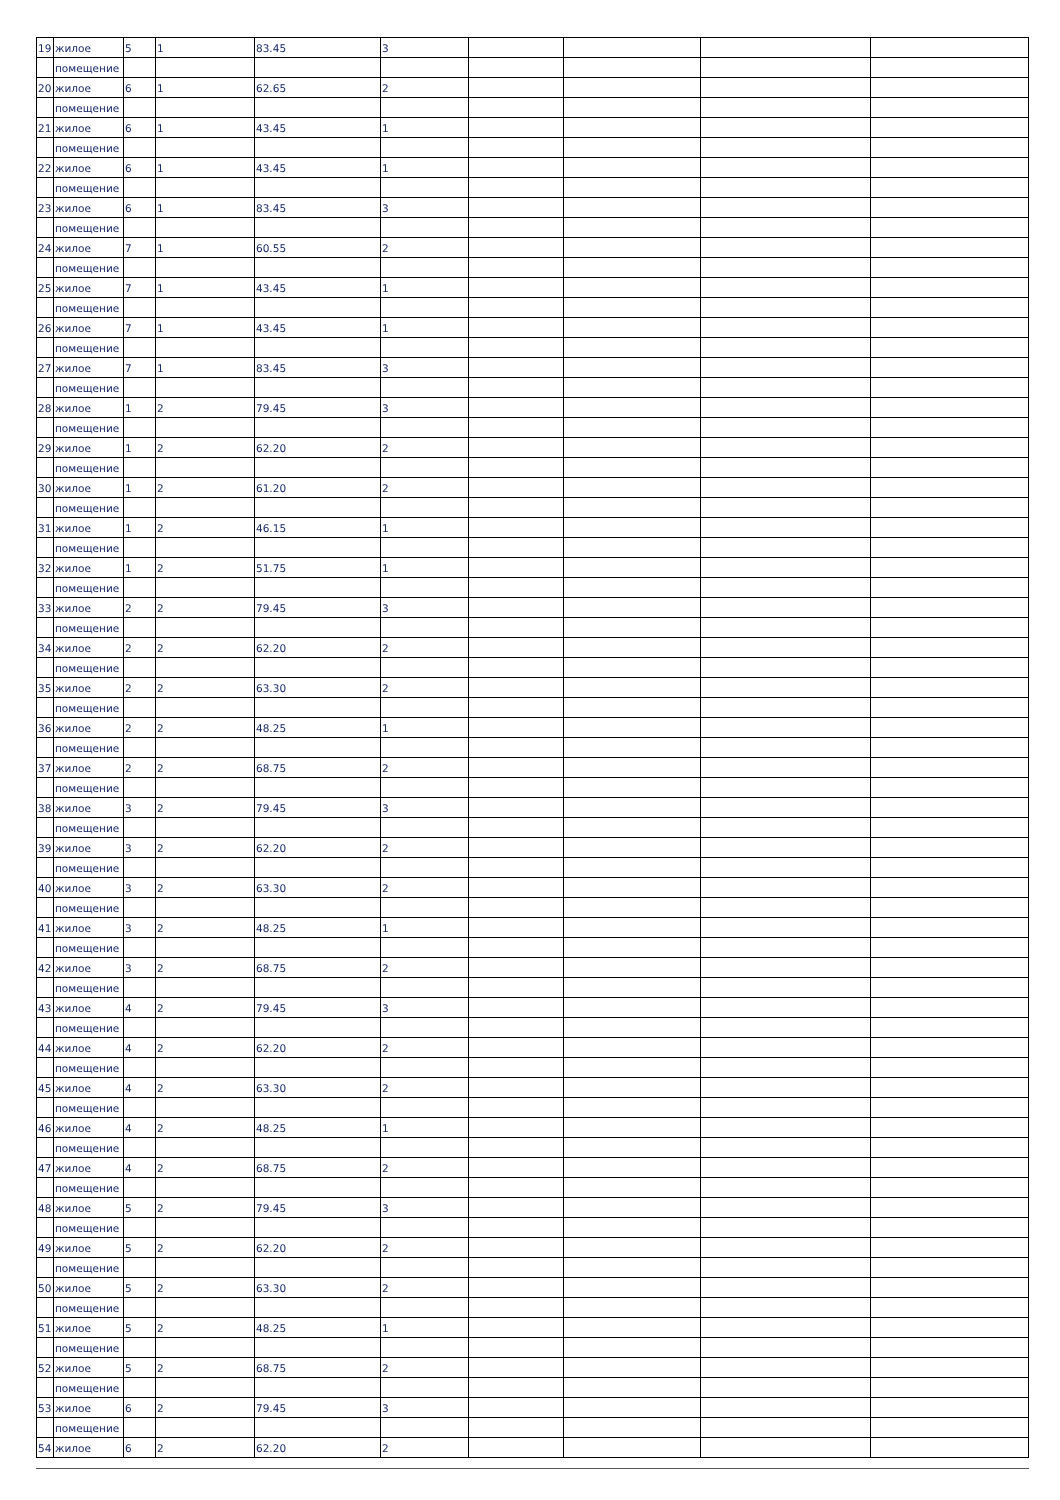| 19 | жилое | 5 | 1 | 83.45 | 3 | | | | |
| | помещение | | | | | | | | |
| 20 | жилое | 6 | 1 | 62.65 | 2 | | | | |
| | помещение | | | | | | | | |
| 21 | жилое | 6 | 1 | 43.45 | 1 | | | | |
| | помещение | | | | | | | | |
| 22 | жилое | 6 | 1 | 43.45 | 1 | | | | |
| | помещение | | | | | | | | |
| 23 | жилое | 6 | 1 | 83.45 | 3 | | | | |
| | помещение | | | | | | | | |
| 24 | жилое | 7 | 1 | 60.55 | 2 | | | | |
| | помещение | | | | | | | | |
| 25 | жилое | 7 | 1 | 43.45 | 1 | | | | |
| | помещение | | | | | | | | |
| 26 | жилое | 7 | 1 | 43.45 | 1 | | | | |
| | помещение | | | | | | | | |
| 27 | жилое | 7 | 1 | 83.45 | 3 | | | | |
| | помещение | | | | | | | | |
| 28 | жилое | 1 | 2 | 79.45 | 3 | | | | |
| | помещение | | | | | | | | |
| 29 | жилое | 1 | 2 | 62.20 | 2 | | | | |
| | помещение | | | | | | | | |
| 30 | жилое | 1 | 2 | 61.20 | 2 | | | | |
| | помещение | | | | | | | | |
| 31 | жилое | 1 | 2 | 46.15 | 1 | | | | |
| | помещение | | | | | | | | |
| 32 | жилое | 1 | 2 | 51.75 | 1 | | | | |
| | помещение | | | | | | | | |
| 33 | жилое | 2 | 2 | 79.45 | 3 | | | | |
| | помещение | | | | | | | | |
| 34 | жилое | 2 | 2 | 62.20 | 2 | | | | |
| | помещение | | | | | | | | |
| 35 | жилое | 2 | 2 | 63.30 | 2 | | | | |
| | помещение | | | | | | | | |
| 36 | жилое | 2 | 2 | 48.25 | 1 | | | | |
| | помещение | | | | | | | | |
| 37 | жилое | 2 | 2 | 68.75 | 2 | | | | |
| | помещение | | | | | | | | |
| 38 | жилое | 3 | 2 | 79.45 | 3 | | | | |
| | помещение | | | | | | | | |
| 39 | жилое | 3 | 2 | 62.20 | 2 | | | | |
| | помещение | | | | | | | | |
| 40 | жилое | 3 | 2 | 63.30 | 2 | | | | |
| | помещение | | | | | | | | |
| 41 | жилое | 3 | 2 | 48.25 | 1 | | | | |
| | помещение | | | | | | | | |
| 42 | жилое | 3 | 2 | 68.75 | 2 | | | | |
| | помещение | | | | | | | | |
| 43 | жилое | 4 | 2 | 79.45 | 3 | | | | |
| | помещение | | | | | | | | |
| 44 | жилое | 4 | 2 | 62.20 | 2 | | | | |
| | помещение | | | | | | | | |
| 45 | жилое | 4 | 2 | 63.30 | 2 | | | | |
| | помещение | | | | | | | | |
| 46 | жилое | 4 | 2 | 48.25 | 1 | | | | |
| | помещение | | | | | | | | |
| 47 | жилое | 4 | 2 | 68.75 | 2 | | | | |
| | помещение | | | | | | | | |
| 48 | жилое | 5 | 2 | 79.45 | 3 | | | | |
| | помещение | | | | | | | | |
| 49 | жилое | 5 | 2 | 62.20 | 2 | | | | |
| | помещение | | | | | | | | |
| 50 | жилое | 5 | 2 | 63.30 | 2 | | | | |
| | помещение | | | | | | | | |
| 51 | жилое | 5 | 2 | 48.25 | 1 | | | | |
| | помещение | | | | | | | | |
| 52 | жилое | 5 | 2 | 68.75 | 2 | | | | |
| | помещение | | | | | | | | |
| 53 | жилое | 6 | 2 | 79.45 | 3 | | | | |
| | помещение | | | | | | | | |
| 54 | жилое | 6 | 2 | 62.20 | 2 | | | | |